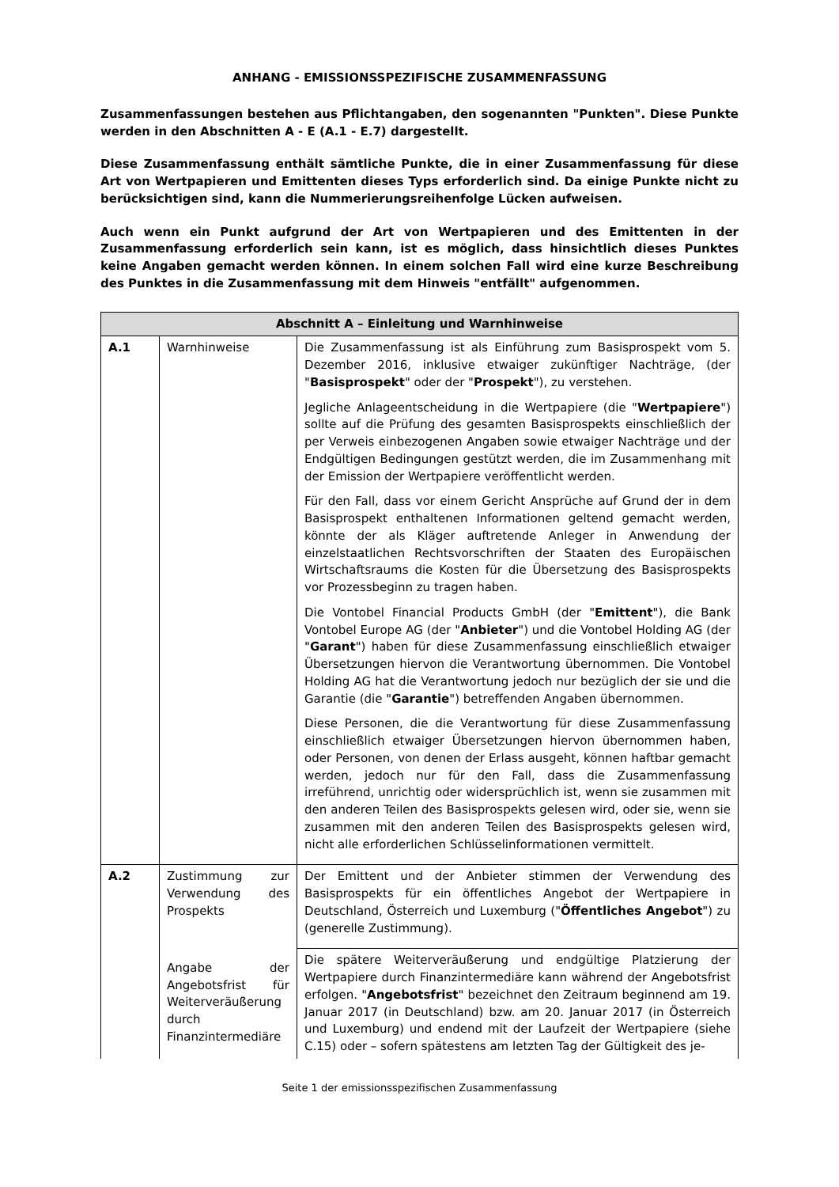ANHANG - EMISSIONSSPEZIFISCHE ZUSAMMENFASSUNG
Zusammenfassungen bestehen aus Pflichtangaben, den sogenannten "Punkten". Diese Punkte werden in den Abschnitten A - E (A.1 - E.7) dargestellt.
Diese Zusammenfassung enthält sämtliche Punkte, die in einer Zusammenfassung für diese Art von Wertpapieren und Emittenten dieses Typs erforderlich sind. Da einige Punkte nicht zu berücksichtigen sind, kann die Nummerierungsreihenfolge Lücken aufweisen.
Auch wenn ein Punkt aufgrund der Art von Wertpapieren und des Emittenten in der Zusammenfassung erforderlich sein kann, ist es möglich, dass hinsichtlich dieses Punktes keine Angaben gemacht werden können. In einem solchen Fall wird eine kurze Beschreibung des Punktes in die Zusammenfassung mit dem Hinweis "entfällt" aufgenommen.
| Abschnitt A – Einleitung und Warnhinweise | | |
| --- | --- | --- |
| A.1 | Warnhinweise | Die Zusammenfassung ist als Einführung zum Basisprospekt vom 5. Dezember 2016, inklusive etwaiger zukünftiger Nachträge, (der " Basisprospekt " oder der " Prospekt "), zu verstehen. Jegliche Anlageentscheidung in die Wertpapiere (die " Wertpapiere ") sollte auf die Prüfung des gesamten Basisprospekts einschließlich der per Verweis einbezogenen Angaben sowie etwaiger Nachträge und der Endgültigen Bedingungen gestützt werden, die im Zusammenhang mit der Emission der Wertpapiere veröffentlicht werden. Für den Fall, dass vor einem Gericht Ansprüche auf Grund der in dem Basisprospekt enthaltenen Informationen geltend gemacht werden, könnte der als Kläger auftretende Anleger in Anwendung der einzelstaatlichen Rechtsvorschriften der Staaten des Europäischen Wirtschaftsraums die Kosten für die Übersetzung des Basisprospekts vor Prozessbeginn zu tragen haben. Die Vontobel Financial Products GmbH (der " Emittent "), die Bank Vontobel Europe AG (der " Anbieter ") und die Vontobel Holding AG (der " Garant ") haben für diese Zusammenfassung einschließlich etwaiger Übersetzungen hiervon die Verantwortung übernommen. Die Vontobel Holding AG hat die Verantwortung jedoch nur bezüglich der sie und die Garantie (die " Garantie ") betreffenden Angaben übernommen. Diese Personen, die die Verantwortung für diese Zusammenfassung einschließlich etwaiger Übersetzungen hiervon übernommen haben, oder Personen, von denen der Erlass ausgeht, können haftbar gemacht werden, jedoch nur für den Fall, dass die Zusammenfassung irreführend, unrichtig oder widersprüchlich ist, wenn sie zusammen mit den anderen Teilen des Basisprospekts gelesen wird, oder sie, wenn sie zusammen mit den anderen Teilen des Basisprospekts gelesen wird, nicht alle erforderlichen Schlüsselinformationen vermittelt. |
| A.2 | Zustimmung zur Verwendung des Prospekts | Der Emittent und der Anbieter stimmen der Verwendung des Basisprospekts für ein öffentliches Angebot der Wertpapiere in Deutschland, Österreich und Luxemburg (" Öffentliches Angebot ") zu (generelle Zustimmung). |
| | Angabe der Angebotsfrist für Weiterveräußerung durch Finanzintermediäre | Die spätere Weiterveräußerung und endgültige Platzierung der Wertpapiere durch Finanzintermediäre kann während der Angebotsfrist erfolgen. " Angebotsfrist " bezeichnet den Zeitraum beginnend am 19. Januar 2017 (in Deutschland) bzw. am 20. Januar 2017 (in Österreich und Luxemburg) und endend mit der Laufzeit der Wertpapiere (siehe C.15) oder – sofern spätestens am letzten Tag der Gültigkeit des je- |
Seite 1 der emissionsspezifischen Zusammenfassung